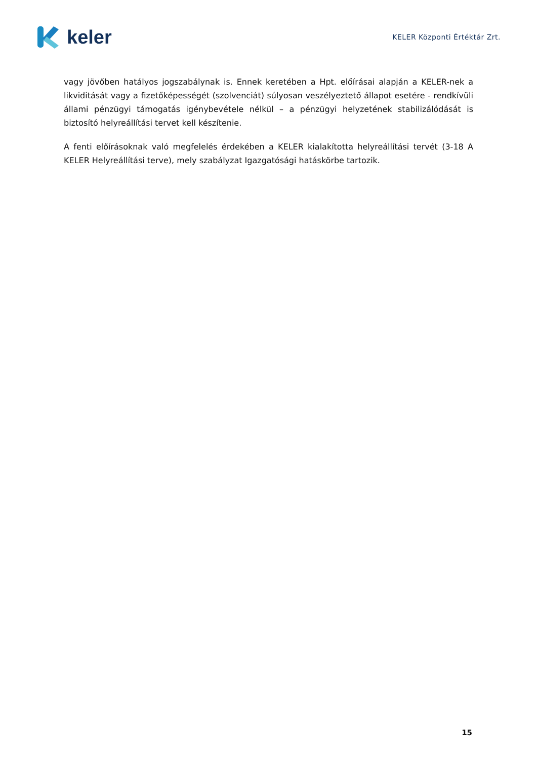keler
KELER Központi Értéktár Zrt.
vagy jövőben hatályos jogszabálynak is. Ennek keretében a Hpt. előírásai alapján a KELER-nek a likviditását vagy a fizetőképességét (szolvenciát) súlyosan veszélyeztető állapot esetére - rendkívüli állami pénzügyi támogatás igénybevétele nélkül – a pénzügyi helyzetének stabilizálódását is biztosító helyreállítási tervet kell készítenie.
A fenti előírásoknak való megfelelés érdekében a KELER kialakította helyreállítási tervét (3-18 A KELER Helyreállítási terve), mely szabályzat Igazgatósági hatáskörbe tartozik.
15